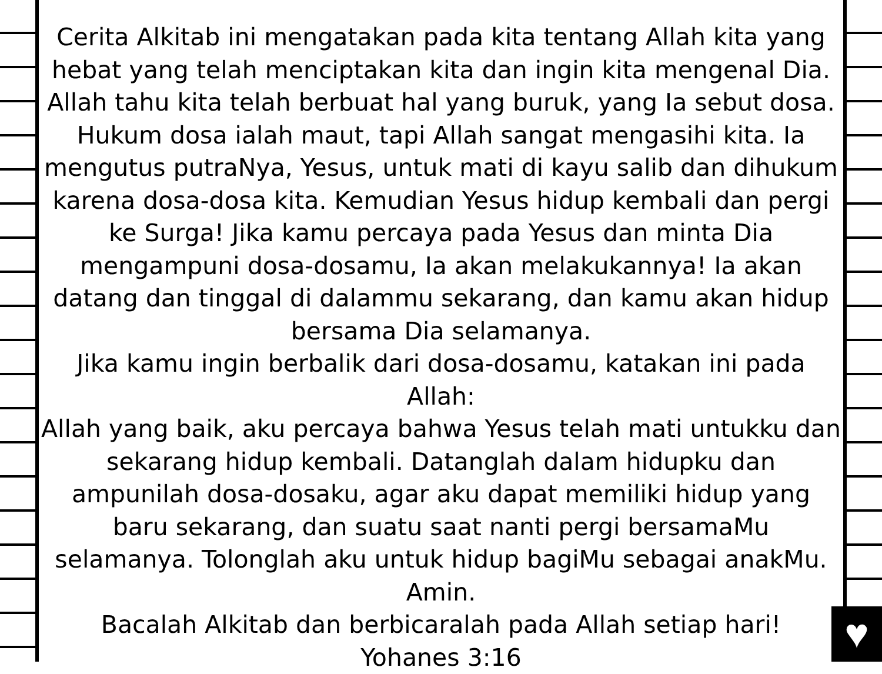♥
Cerita Alkitab ini mengatakan pada kita tentang Allah kita yang hebat yang telah menciptakan kita dan ingin kita mengenal Dia. Allah tahu kita telah berbuat hal yang buruk, yang Ia sebut dosa. Hukum dosa ialah maut, tapi Allah sangat mengasihi kita. Ia mengutus putraNya, Yesus, untuk mati di kayu salib dan dihukum karena dosa-dosa kita. Kemudian Yesus hidup kembali dan pergi ke Surga! Jika kamu percaya pada Yesus dan minta Dia mengampuni dosa-dosamu, Ia akan melakukannya! Ia akan datang dan tinggal di dalammu sekarang, dan kamu akan hidup bersama Dia selamanya.
Jika kamu ingin berbalik dari dosa-dosamu, katakan ini pada Allah:
Allah yang baik, aku percaya bahwa Yesus telah mati untukku dan sekarang hidup kembali. Datanglah dalam hidupku dan ampunilah dosa-dosaku, agar aku dapat memiliki hidup yang baru sekarang, dan suatu saat nanti pergi bersamaMu selamanya. Tolonglah aku untuk hidup bagiMu sebagai anakMu. Amin.
Bacalah Alkitab dan berbicaralah pada Allah setiap hari!
Yohanes 3:16